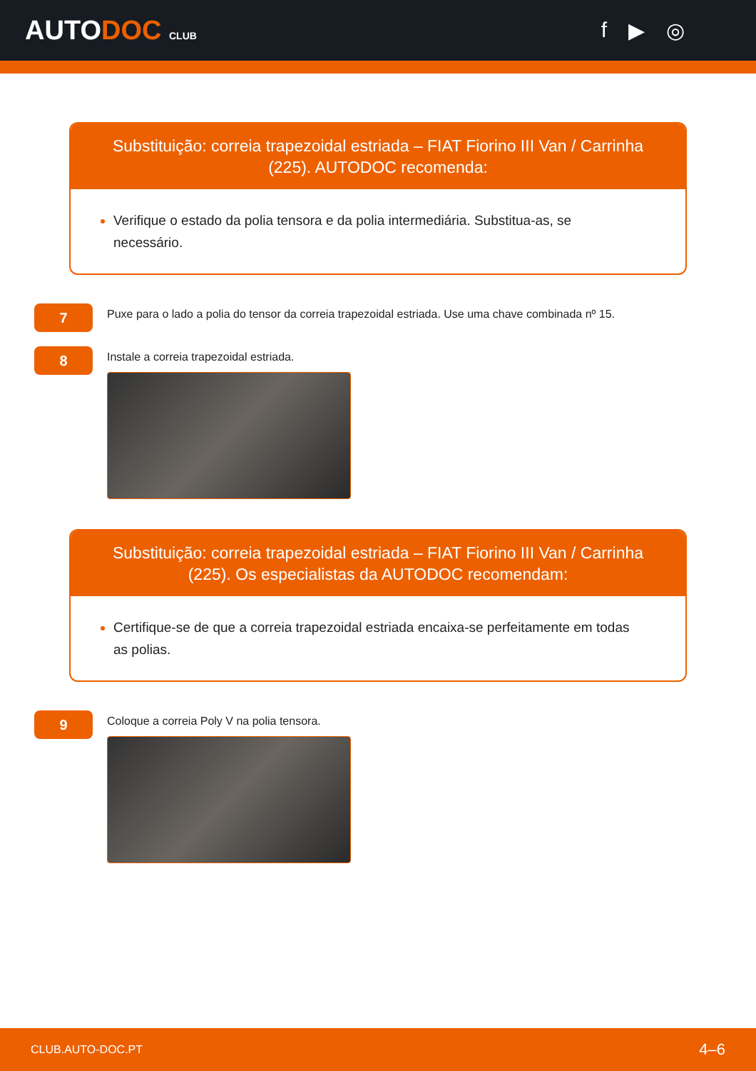AUTODOC CLUB
f ▶ ◎
Substituição: correia trapezoidal estriada – FIAT Fiorino III Van / Carrinha (225). AUTODOC recomenda:
Verifique o estado da polia tensora e da polia intermediária. Substitua-as, se necessário.
7
Puxe para o lado a polia do tensor da correia trapezoidal estriada. Use uma chave combinada nº 15.
8
Instale a correia trapezoidal estriada.
Substituição: correia trapezoidal estriada – FIAT Fiorino III Van / Carrinha (225). Os especialistas da AUTODOC recomendam:
Certifique-se de que a correia trapezoidal estriada encaixa-se perfeitamente em todas as polias.
9
Coloque a correia Poly V na polia tensora.
CLUB.AUTO-DOC.PT 4–6